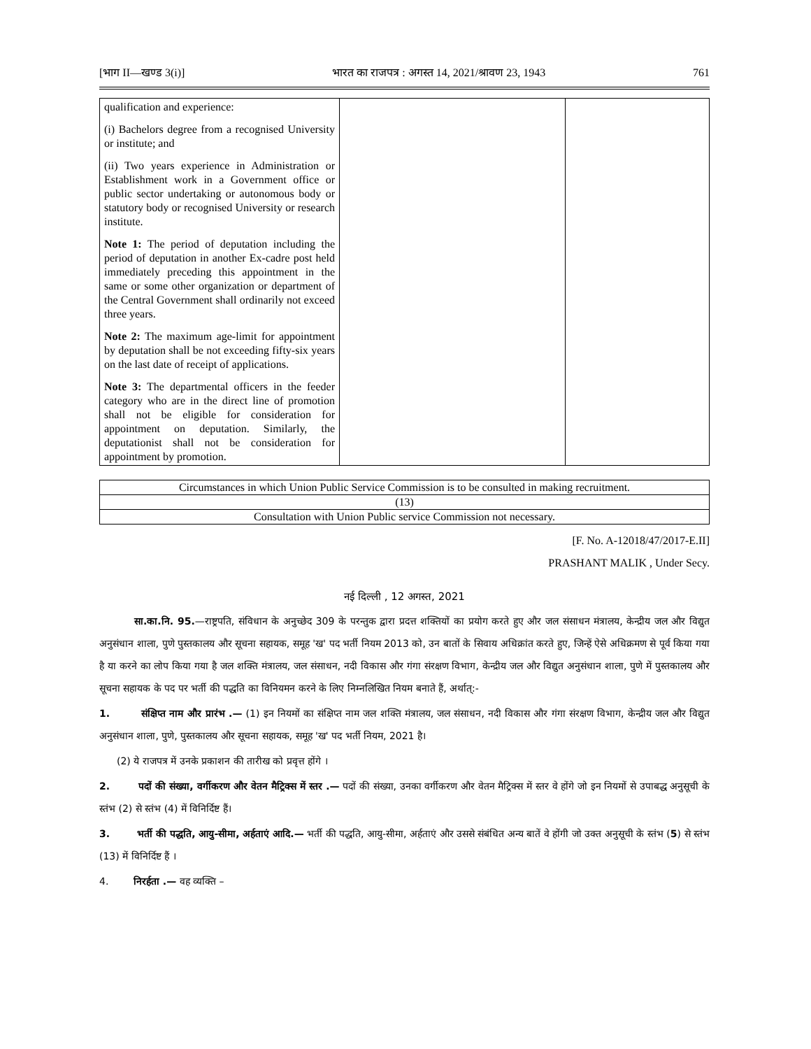[भाग II—खण्ड 3(i)] भारत का राजपत्र : अगस्त 14, 2021/श्रावण 23, 1943 761
| qualification and experience: (i) Bachelors degree from a recognised University or institute; and (ii) Two years experience in Administration or Establishment work in a Government office or public sector undertaking or autonomous body or statutory body or recognised University or research institute. Note 1: The period of deputation including the period of deputation in another Ex-cadre post held immediately preceding this appointment in the same or some other organization or department of the Central Government shall ordinarily not exceed three years. Note 2: The maximum age-limit for appointment by deputation shall be not exceeding fifty-six years on the last date of receipt of applications. Note 3: The departmental officers in the feeder category who are in the direct line of promotion shall not be eligible for consideration for appointment on deputation. Similarly, the deputationist shall not be consideration for appointment by promotion. | | |
| Circumstances in which Union Public Service Commission is to be consulted in making recruitment. |
| (13) |
| Consultation with Union Public service Commission not necessary. |
[F. No. A-12018/47/2017-E.II]
PRASHANT MALIK , Under Secy.
नई दिल्ली , 12 अगस्त, 2021
सा.का.नि. 95.—राष्ट्रपति, संविधान के अनुच्छेद 309 के परन्तुक द्वारा प्रदत्त शक्तियों का प्रयोग करते हुए और जल संसाधन मंत्रालय, केन्द्रीय जल और विद्युत अनुसंधान शाला, पुणे पुस्तकालय और सूचना सहायक, समूह 'ख' पद भर्ती नियम 2013 को, उन बातों के सिवाय अधिक्रांत करते हुए, जिन्हें ऐसे अधिक्रमण से पूर्व किया गया है या करने का लोप किया गया है जल शक्ति मंत्रालय, जल संसाधन, नदी विकास और गंगा संरक्षण विभाग, केन्द्रीय जल और विद्युत अनुसंधान शाला, पुणे में पुस्तकालय और सूचना सहायक के पद पर भर्ती की पद्धति का विनियमन करने के लिए निम्नलिखित नियम बनाते हैं, अर्थात्:-
1. संक्षिप्त नाम और प्रारंभ .— (1) इन नियमों का संक्षिप्त नाम जल शक्ति मंत्रालय, जल संसाधन, नदी विकास और गंगा संरक्षण विभाग, केन्द्रीय जल और विद्युत अनुसंधान शाला, पुणे, पुस्तकालय और सूचना सहायक, समूह 'ख' पद भर्ती नियम, 2021 है।
(2) ये राजपत्र में उनके प्रकाशन की तारीख को प्रवृत्त होंगे ।
2. पदों की संख्या, वर्गीकरण और वेतन मैट्रिक्स में स्तर .— पदों की संख्या, उनका वर्गीकरण और वेतन मैट्रिक्स में स्तर वे होंगे जो इन नियमों से उपाबद्ध अनुसूची के स्तंभ (2) से स्तंभ (4) में विनिर्दिष्ट हैं।
3. भर्ती की पद्धति, आयु-सीमा, अर्हताएं आदि.— भर्ती की पद्धति, आयु-सीमा, अर्हताएं और उससे संबंधित अन्य बातें वे होंगी जो उक्त अनुसूची के स्तंभ (5) से स्तंभ (13) में विनिर्दिष्ट हैं ।
4. निरर्हता .— वह व्यक्ति –